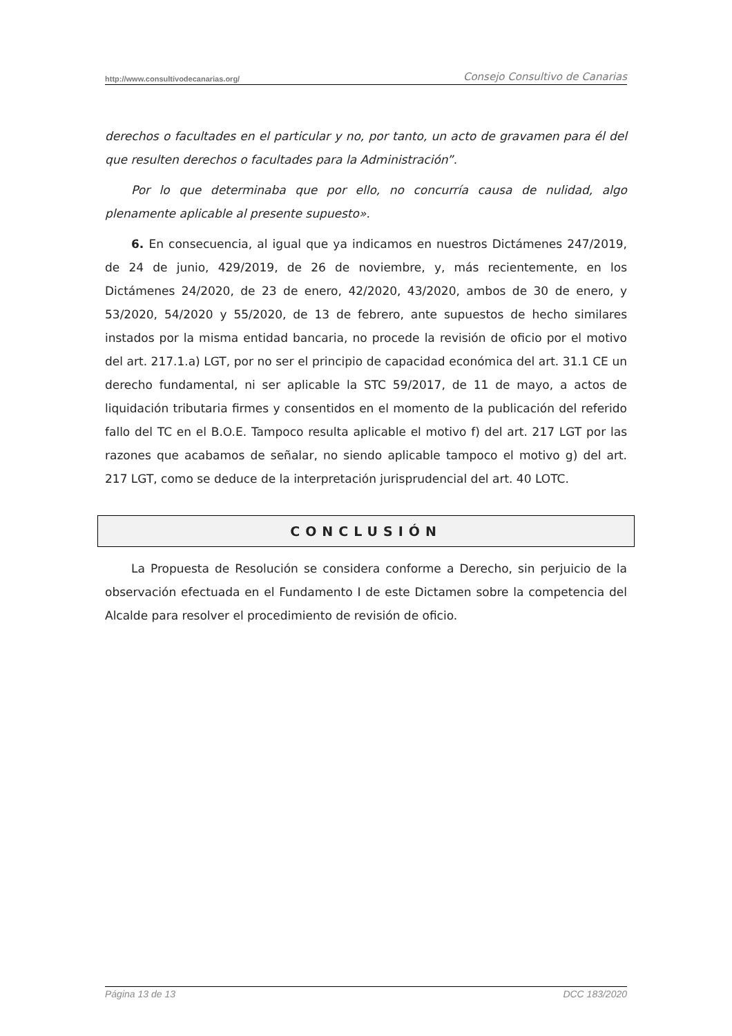http://www.consultivodecanarias.org/ Consejo Consultivo de Canarias
derechos o facultades en el particular y no, por tanto, un acto de gravamen para él del que resulten derechos o facultades para la Administración”.
Por lo que determinaba que por ello, no concurría causa de nulidad, algo plenamente aplicable al presente supuesto».
6. En consecuencia, al igual que ya indicamos en nuestros Dictámenes 247/2019, de 24 de junio, 429/2019, de 26 de noviembre, y, más recientemente, en los Dictámenes 24/2020, de 23 de enero, 42/2020, 43/2020, ambos de 30 de enero, y 53/2020, 54/2020 y 55/2020, de 13 de febrero, ante supuestos de hecho similares instados por la misma entidad bancaria, no procede la revisión de oficio por el motivo del art. 217.1.a) LGT, por no ser el principio de capacidad económica del art. 31.1 CE un derecho fundamental, ni ser aplicable la STC 59/2017, de 11 de mayo, a actos de liquidación tributaria firmes y consentidos en el momento de la publicación del referido fallo del TC en el B.O.E. Tampoco resulta aplicable el motivo f) del art. 217 LGT por las razones que acabamos de señalar, no siendo aplicable tampoco el motivo g) del art. 217 LGT, como se deduce de la interpretación jurisprudencial del art. 40 LOTC.
CONCLUSIÓN
La Propuesta de Resolución se considera conforme a Derecho, sin perjuicio de la observación efectuada en el Fundamento I de este Dictamen sobre la competencia del Alcalde para resolver el procedimiento de revisión de oficio.
Página 13 de 13 DCC 183/2020